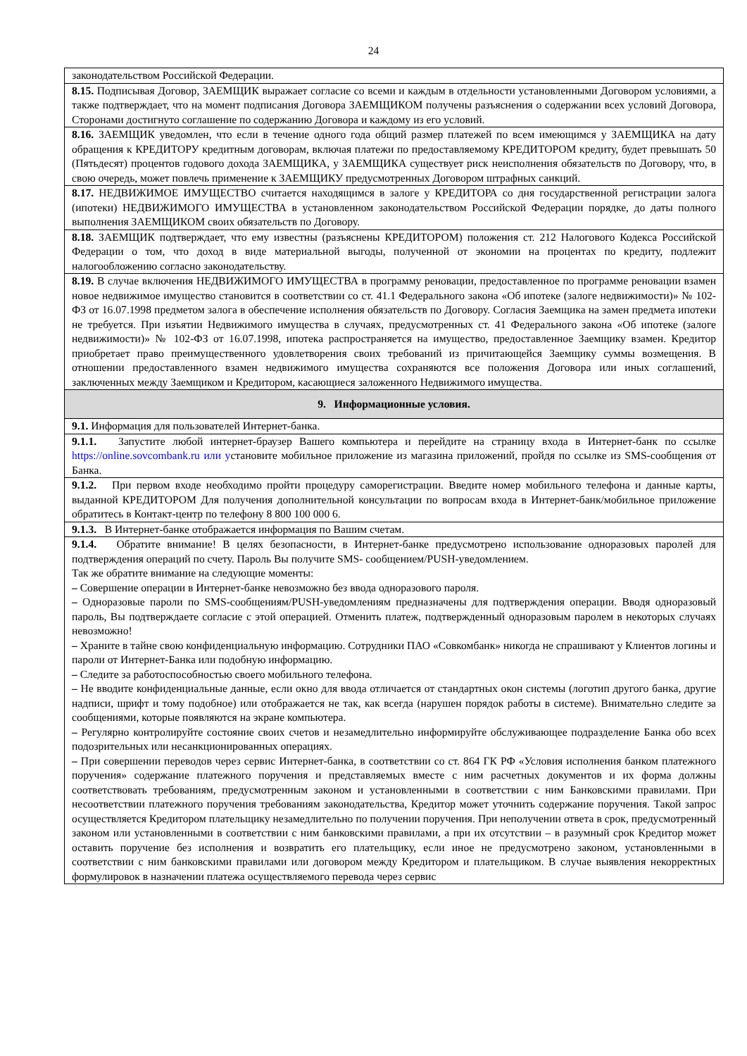24
| законодательством Российской Федерации. |
| 8.15. Подписывая Договор, ЗАЕМЩИК выражает согласие со всеми и каждым в отдельности установленными Договором условиями, а также подтверждает, что на момент подписания Договора ЗАЕМЩИКОМ получены разъяснения о содержании всех условий Договора, Сторонами достигнуто соглашение по содержанию Договора и каждому из его условий. |
| 8.16. ЗАЕМЩИК уведомлен, что если в течение одного года общий размер платежей по всем имеющимся у ЗАЕМЩИКА на дату обращения к КРЕДИТОРУ кредитным договорам, включая платежи по предоставляемому КРЕДИТОРОМ кредиту, будет превышать 50 (Пятьдесят) процентов годового дохода ЗАЕМЩИКА, у ЗАЕМЩИКА существует риск неисполнения обязательств по Договору, что, в свою очередь, может повлечь применение к ЗАЕМЩИКУ предусмотренных Договором штрафных санкций. |
| 8.17. НЕДВИЖИМОЕ ИМУЩЕСТВО считается находящимся в залоге у КРЕДИТОРА со дня государственной регистрации залога (ипотеки) НЕДВИЖИМОГО ИМУЩЕСТВА в установленном законодательством Российской Федерации порядке, до даты полного выполнения ЗАЕМЩИКОМ своих обязательств по Договору. |
| 8.18. ЗАЕМЩИК подтверждает, что ему известны (разъяснены КРЕДИТОРОМ) положения ст. 212 Налогового Кодекса Российской Федерации о том, что доход в виде материальной выгоды, полученной от экономии на процентах по кредиту, подлежит налогообложению согласно законодательству. |
| 8.19. В случае включения НЕДВИЖИМОГО ИМУЩЕСТВА в программу реновации, предоставленное по программе реновации взамен новое недвижимое имущество становится в соответствии со ст. 41.1 Федерального закона «Об ипотеке (залоге недвижимости)» № 102-ФЗ от 16.07.1998 предметом залога в обеспечение исполнения обязательств по Договору. Согласия Заемщика на замен предмета ипотеки не требуется. При изъятии Недвижимого имущества в случаях, предусмотренных ст. 41 Федерального закона «Об ипотеке (залоге недвижимости)» № 102-ФЗ от 16.07.1998, ипотека распространяется на имущество, предоставленное Заемщику взамен. Кредитор приобретает право преимущественного удовлетворения своих требований из причитающейся Заемщику суммы возмещения. В отношении предоставленного взамен недвижимого имущества сохраняются все положения Договора или иных соглашений, заключенных между Заемщиком и Кредитором, касающиеся заложенного Недвижимого имущества. |
| 9. Информационные условия. |
| 9.1. Информация для пользователей Интернет-банка. |
| 9.1.1. Запустите любой интернет-браузер Вашего компьютера и перейдите на страницу входа в Интернет-банк по ссылке https://online.sovcombank.ru или у становите мобильное приложение из магазина приложений, пройдя по ссылке из SMS-сообщения от Банка. |
| 9.1.2. При первом входе необходимо пройти процедуру саморегистрации. Введите номер мобильного телефона и данные карты, выданной КРЕДИТОРОМ Для получения дополнительной консультации по вопросам входа в Интернет-банк/мобильное приложение обратитесь в Контакт-центр по телефону 8 800 100 000 6. |
| 9.1.3. В Интернет-банке отображается информация по Вашим счетам. |
| 9.1.4. Обратите внимание! В целях безопасности, в Интернет-банке предусмотрено использование одноразовых паролей для подтверждения операций по счету. Пароль Вы получите SMS- сообщением/PUSH-уведомлением. Так же обратите внимание на следующие моменты: – Совершение операции в Интернет-банке невозможно без ввода одноразового пароля. – Одноразовые пароли по SMS-сообщениям/PUSH-уведомлениям предназначены для подтверждения операции. Вводя одноразовый пароль, Вы подтверждаете согласие с этой операцией. Отменить платеж, подтвержденный одноразовым паролем в некоторых случаях невозможно! – Храните в тайне свою конфиденциальную информацию. Сотрудники ПАО «Совкомбанк» никогда не спрашивают у Клиентов логины и пароли от Интернет-Банка или подобную информацию. – Следите за работоспособностью своего мобильного телефона. – Не вводите конфиденциальные данные, если окно для ввода отличается от стандартных окон системы (логотип другого банка, другие надписи, шрифт и тому подобное) или отображается не так, как всегда (нарушен порядок работы в системе). Внимательно следите за сообщениями, которые появляются на экране компьютера. – Регулярно контролируйте состояние своих счетов и незамедлительно информируйте обслуживающее подразделение Банка обо всех подозрительных или несанкционированных операциях. – При совершении переводов через сервис Интернет-банка, в соответствии со ст. 864 ГК РФ «Условия исполнения банком платежного поручения» содержание платежного поручения и представляемых вместе с ним расчетных документов и их форма должны соответствовать требованиям, предусмотренным законом и установленными в соответствии с ним Банковскими правилами. При несоответствии платежного поручения требованиям законодательства, Кредитор может уточнить содержание поручения. Такой запрос осуществляется Кредитором плательщику незамедлительно по получении поручения. При неполучении ответа в срок, предусмотренный законом или установленными в соответствии с ним банковскими правилами, а при их отсутствии – в разумный срок Кредитор может оставить поручение без исполнения и возвратить его плательщику, если иное не предусмотрено законом, установленными в соответствии с ним банковскими правилами или договором между Кредитором и плательщиком. В случае выявления некорректных формулировок в назначении платежа осуществляемого перевода через сервис |